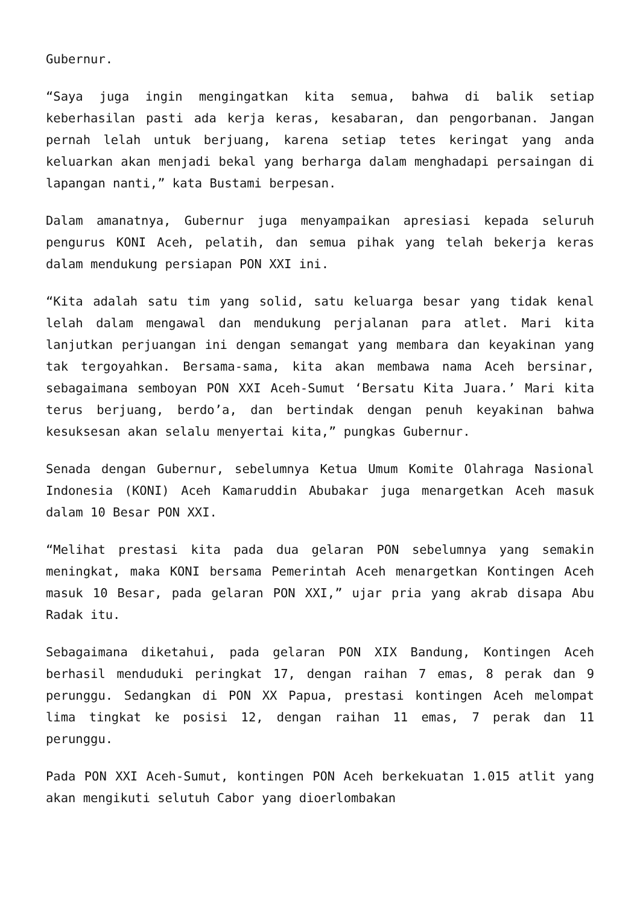Gubernur.
“Saya juga ingin mengingatkan kita semua, bahwa di balik setiap keberhasilan pasti ada kerja keras, kesabaran, dan pengorbanan. Jangan pernah lelah untuk berjuang, karena setiap tetes keringat yang anda keluarkan akan menjadi bekal yang berharga dalam menghadapi persaingan di lapangan nanti,” kata Bustami berpesan.
Dalam amanatnya, Gubernur juga menyampaikan apresiasi kepada seluruh pengurus KONI Aceh, pelatih, dan semua pihak yang telah bekerja keras dalam mendukung persiapan PON XXI ini.
“Kita adalah satu tim yang solid, satu keluarga besar yang tidak kenal lelah dalam mengawal dan mendukung perjalanan para atlet. Mari kita lanjutkan perjuangan ini dengan semangat yang membara dan keyakinan yang tak tergoyahkan. Bersama-sama, kita akan membawa nama Aceh bersinar, sebagaimana semboyan PON XXI Aceh-Sumut ‘Bersatu Kita Juara.’ Mari kita terus berjuang, berdo’a, dan bertindak dengan penuh keyakinan bahwa kesuksesan akan selalu menyertai kita,” pungkas Gubernur.
Senada dengan Gubernur, sebelumnya Ketua Umum Komite Olahraga Nasional Indonesia (KONI) Aceh Kamaruddin Abubakar juga menargetkan Aceh masuk dalam 10 Besar PON XXI.
“Melihat prestasi kita pada dua gelaran PON sebelumnya yang semakin meningkat, maka KONI bersama Pemerintah Aceh menargetkan Kontingen Aceh masuk 10 Besar, pada gelaran PON XXI,” ujar pria yang akrab disapa Abu Radak itu.
Sebagaimana diketahui, pada gelaran PON XIX Bandung, Kontingen Aceh berhasil menduduki peringkat 17, dengan raihan 7 emas, 8 perak dan 9 perunggu. Sedangkan di PON XX Papua, prestasi kontingen Aceh melompat lima tingkat ke posisi 12, dengan raihan 11 emas, 7 perak dan 11 perunggu.
Pada PON XXI Aceh-Sumut, kontingen PON Aceh berkekuatan 1.015 atlit yang akan mengikuti selutuh Cabor yang dioerlombakan